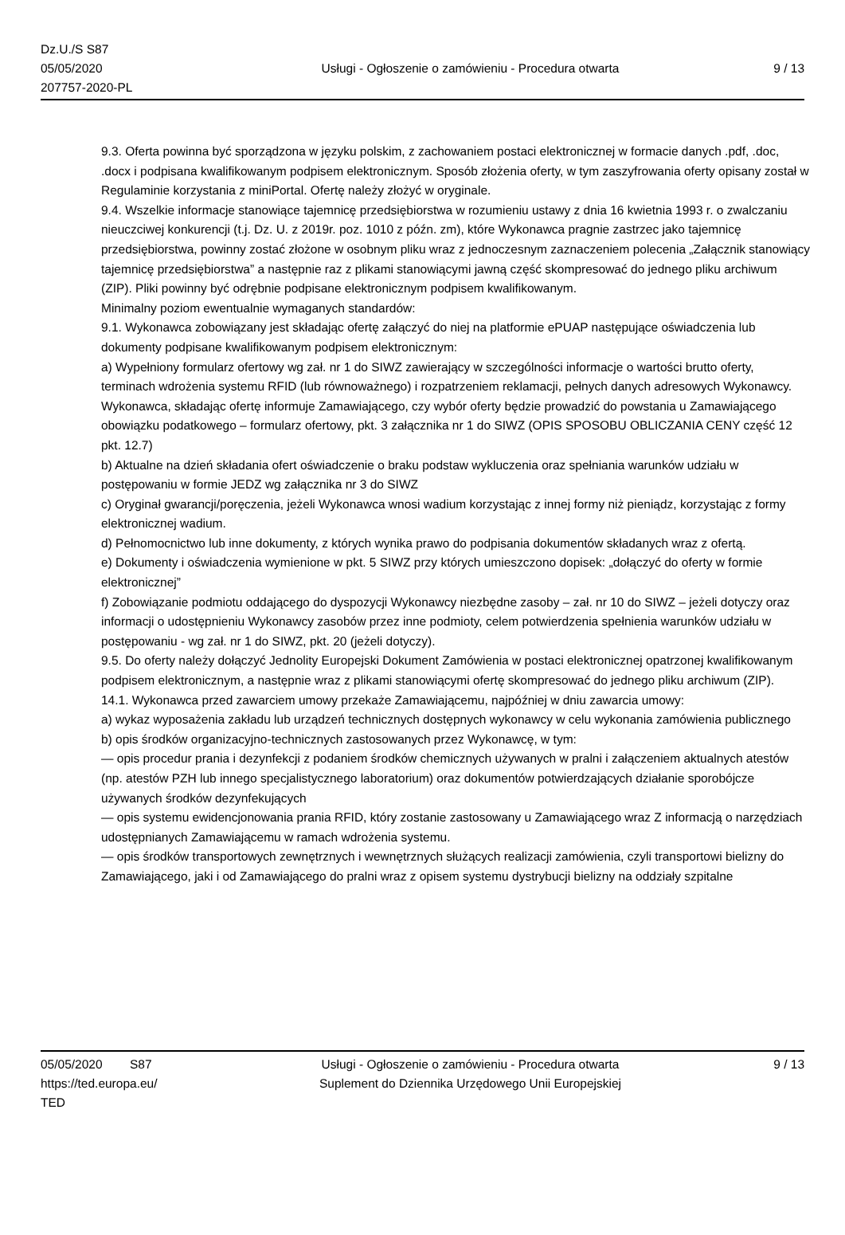Dz.U./S S87
05/05/2020
207757-2020-PL
Usługi - Ogłoszenie o zamówieniu - Procedura otwarta
9 / 13
9.3. Oferta powinna być sporządzona w języku polskim, z zachowaniem postaci elektronicznej w formacie danych .pdf, .doc, .docx i podpisana kwalifikowanym podpisem elektronicznym. Sposób złożenia oferty, w tym zaszyfrowania oferty opisany został w Regulaminie korzystania z miniPortal. Ofertę należy złożyć w oryginale.
9.4. Wszelkie informacje stanowiące tajemnicę przedsiębiorstwa w rozumieniu ustawy z dnia 16 kwietnia 1993 r. o zwalczaniu nieuczciwej konkurencji (t.j. Dz. U. z 2019r. poz. 1010 z późn. zm), które Wykonawca pragnie zastrzec jako tajemnicę przedsiębiorstwa, powinny zostać złożone w osobnym pliku wraz z jednoczesnym zaznaczeniem polecenia „Załącznik stanowiący tajemnicę przedsiębiorstwa” a następnie raz z plikami stanowiącymi jawną część skompresować do jednego pliku archiwum (ZIP). Pliki powinny być odrębnie podpisane elektronicznym podpisem kwalifikowanym.
Minimalny poziom ewentualnie wymaganych standardów:
9.1. Wykonawca zobowiązany jest składając ofertę załączyć do niej na platformie ePUAP następujące oświadczenia lub dokumenty podpisane kwalifikowanym podpisem elektronicznym:
a) Wypełniony formularz ofertowy wg zał. nr 1 do SIWZ zawierający w szczególności informacje o wartości brutto oferty, terminach wdrożenia systemu RFID (lub równoważnego) i rozpatrzeniem reklamacji, pełnych danych adresowych Wykonawcy.
Wykonawca, składając ofertę informuje Zamawiającego, czy wybór oferty będzie prowadzić do powstania u Zamawiającego obowiązku podatkowego – formularz ofertowy, pkt. 3 załącznika nr 1 do SIWZ (OPIS SPOSOBU OBLICZANIA CENY część 12 pkt. 12.7)
b) Aktualne na dzień składania ofert oświadczenie o braku podstaw wykluczenia oraz spełniania warunków udziału w postępowaniu w formie JEDZ wg załącznika nr 3 do SIWZ
c) Oryginał gwarancji/poręczenia, jeżeli Wykonawca wnosi wadium korzystając z innej formy niż pieniądz, korzystając z formy elektronicznej wadium.
d) Pełnomocnictwo lub inne dokumenty, z których wynika prawo do podpisania dokumentów składanych wraz z ofertą.
e) Dokumenty i oświadczenia wymienione w pkt. 5 SIWZ przy których umieszczono dopisek: „dołączyć do oferty w formie elektronicznej”
f) Zobowiązanie podmiotu oddającego do dyspozycji Wykonawcy niezbędne zasoby – zał. nr 10 do SIWZ – jeżeli dotyczy oraz informacji o udostępnieniu Wykonawcy zasobów przez inne podmioty, celem potwierdzenia spełnienia warunków udziału w postępowaniu - wg zał. nr 1 do SIWZ, pkt. 20 (jeżeli dotyczy).
9.5. Do oferty należy dołączyć Jednolity Europejski Dokument Zamówienia w postaci elektronicznej opatrzonej kwalifikowanym podpisem elektronicznym, a następnie wraz z plikami stanowiącymi ofertę skompresować do jednego pliku archiwum (ZIP).
14.1. Wykonawca przed zawarciem umowy przekaże Zamawiającemu, najpóźniej w dniu zawarcia umowy:
a) wykaz wyposażenia zakładu lub urządzeń technicznych dostępnych wykonawcy w celu wykonania zamówienia publicznego
b) opis środków organizacyjno-technicznych zastosowanych przez Wykonawcę, w tym:
— opis procedur prania i dezynfekcji z podaniem środków chemicznych używanych w pralni i załączeniem aktualnych atestów (np. atestów PZH lub innego specjalistycznego laboratorium) oraz dokumentów potwierdzających działanie sporobójcze używanych środków dezynfekujących
— opis systemu ewidencjonowania prania RFID, który zostanie zastosowany u Zamawiającego wraz Z informacją o narzędziach udostępnianych Zamawiającemu w ramach wdrożenia systemu.
— opis środków transportowych zewnętrznych i wewnętrznych służących realizacji zamówienia, czyli transportowi bielizny do Zamawiającego, jaki i od Zamawiającego do pralni wraz z opisem systemu dystrybucji bielizny na oddziały szpitalne
05/05/2020 S87
https://ted.europa.eu/
TED
Usługi - Ogłoszenie o zamówieniu - Procedura otwarta
Suplement do Dziennika Urzędowego Unii Europejskiej
9 / 13